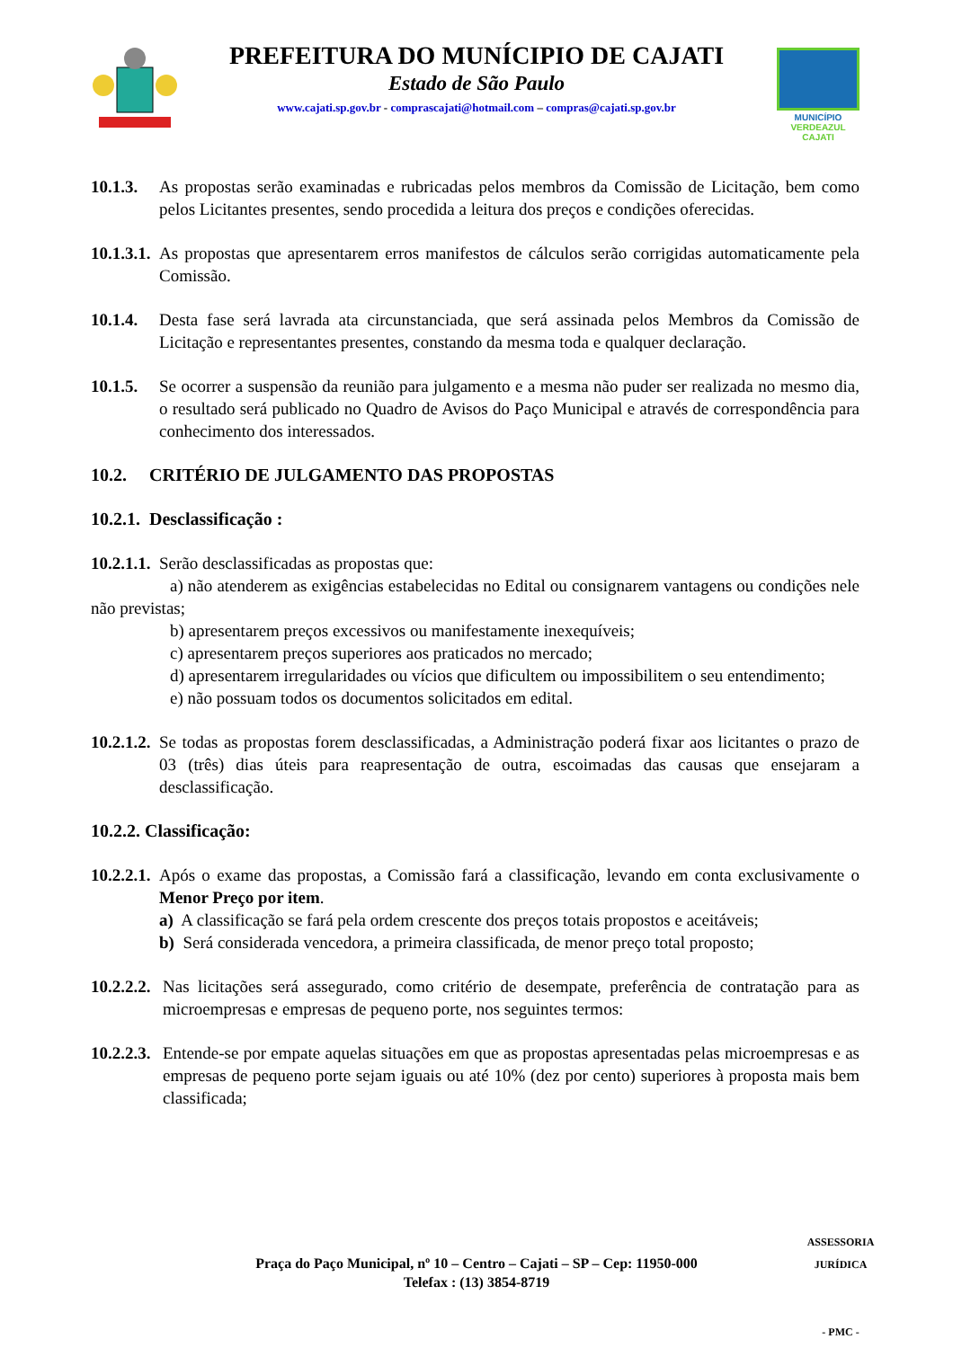PREFEITURA DO MUNÍCIPIO DE CAJATI
Estado de São Paulo
www.cajati.sp.gov.br - comprascajati@hotmail.com – compras@cajati.sp.gov.br
MUNICÍPIO
VERDEAZUL
CAJATI
10.1.3.
As propostas serão examinadas e rubricadas pelos membros da Comissão de Licitação, bem como pelos Licitantes presentes, sendo procedida a leitura dos preços e condições oferecidas.
10.1.3.1.
As propostas que apresentarem erros manifestos de cálculos serão corrigidas automaticamente pela Comissão.
10.1.4.
Desta fase será lavrada ata circunstanciada, que será assinada pelos Membros da Comissão de Licitação e representantes presentes, constando da mesma toda e qualquer declaração.
10.1.5.
Se ocorrer a suspensão da reunião para julgamento e a mesma não puder ser realizada no mesmo dia, o resultado será publicado no Quadro de Avisos do Paço Municipal e através de correspondência para conhecimento dos interessados.
10.2. CRITÉRIO DE JULGAMENTO DAS PROPOSTAS
10.2.1. Desclassificação :
10.2.1.1. Serão desclassificadas as propostas que:
a) não atenderem as exigências estabelecidas no Edital ou consignarem vantagens ou condições nele não previstas;
b) apresentarem preços excessivos ou manifestamente inexequíveis;
c) apresentarem preços superiores aos praticados no mercado;
d) apresentarem irregularidades ou vícios que dificultem ou impossibilitem o seu entendimento;
e) não possuam todos os documentos solicitados em edital.
10.2.1.2.
Se todas as propostas forem desclassificadas, a Administração poderá fixar aos licitantes o prazo de 03 (três) dias úteis para reapresentação de outra, escoimadas das causas que ensejaram a desclassificação.
10.2.2. Classificação:
10.2.2.1.
Após o exame das propostas, a Comissão fará a classificação, levando em conta exclusivamente o Menor Preço por item.
a) A classificação se fará pela ordem crescente dos preços totais propostos e aceitáveis;
b) Será considerada vencedora, a primeira classificada, de menor preço total proposto;
10.2.2.2.
Nas licitações será assegurado, como critério de desempate, preferência de contratação para as microempresas e empresas de pequeno porte, nos seguintes termos:
10.2.2.3.
Entende-se por empate aquelas situações em que as propostas apresentadas pelas microempresas e as empresas de pequeno porte sejam iguais ou até 10% (dez por cento) superiores à proposta mais bem classificada;
Praça do Paço Municipal, nº 10 – Centro – Cajati – SP – Cep: 11950-000
Telefax : (13) 3854-8719
ASSESSORIA JURÍDICA
- PMC -